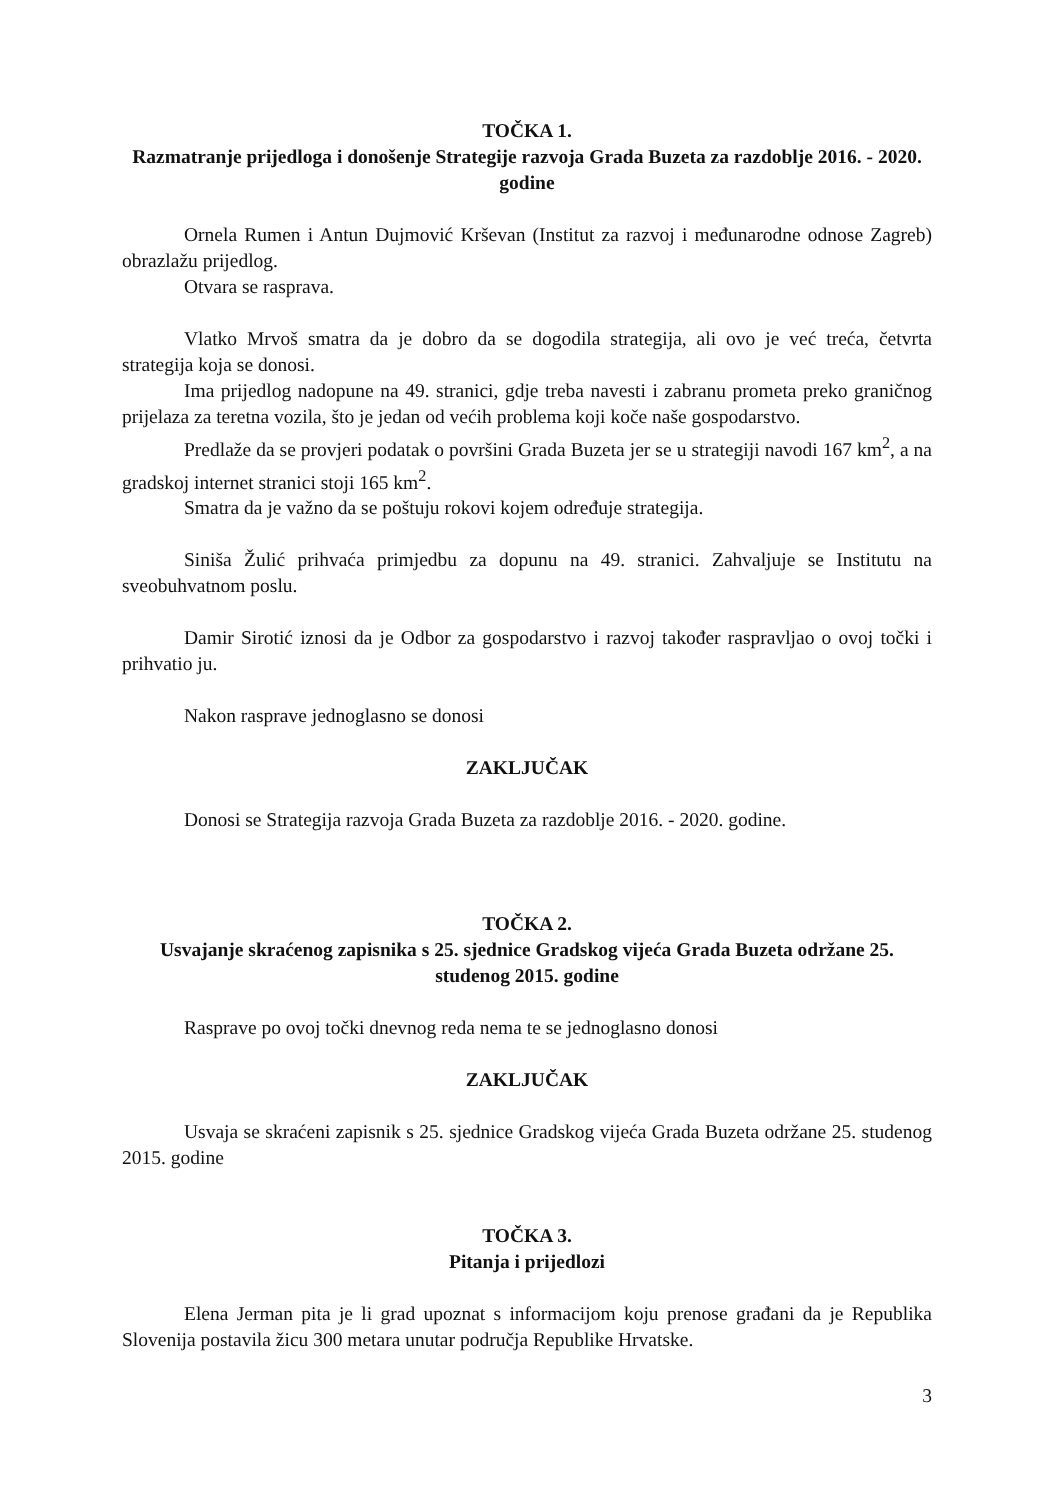TOČKA 1.
Razmatranje prijedloga i donošenje Strategije razvoja Grada Buzeta za razdoblje 2016. - 2020. godine
Ornela Rumen i Antun Dujmović Krševan (Institut za razvoj i međunarodne odnose Zagreb) obrazlažu prijedlog.
Otvara se rasprava.
Vlatko Mrvoš smatra da je dobro da se dogodila strategija, ali ovo je već treća, četvrta strategija koja se donosi.
Ima prijedlog nadopune na 49. stranici, gdje treba navesti i zabranu prometa preko graničnog prijelaza za teretna vozila, što je jedan od većih problema koji koče naše gospodarstvo.
Predlaže da se provjeri podatak o površini Grada Buzeta jer se u strategiji navodi 167 km<sup>2</sup>, a na gradskoj internet stranici stoji 165 km<sup>2</sup>.
Smatra da je važno da se poštuju rokovi kojem određuje strategija.
Siniša Žulić prihvaća primjedbu za dopunu na 49. stranici. Zahvaljuje se Institutu na sveobuhvatnom poslu.
Damir Sirotić iznosi da je Odbor za gospodarstvo i razvoj također raspravljao o ovoj točki i prihvatio ju.
Nakon rasprave jednoglasno se donosi
ZAKLJUČAK
Donosi se Strategija razvoja Grada Buzeta za razdoblje 2016. - 2020. godine.
TOČKA 2.
Usvajanje skraćenog zapisnika s 25. sjednice Gradskog vijeća Grada Buzeta održane 25. studenog 2015. godine
Rasprave po ovoj točki dnevnog reda nema te se jednoglasno donosi
ZAKLJUČAK
Usvaja se skraćeni zapisnik s 25. sjednice Gradskog vijeća Grada Buzeta održane 25. studenog 2015. godine
TOČKA 3.
Pitanja i prijedlozi
Elena Jerman pita je li grad upoznat s informacijom koju prenose građani da je Republika Slovenija postavila žicu 300 metara unutar područja Republike Hrvatske.
3